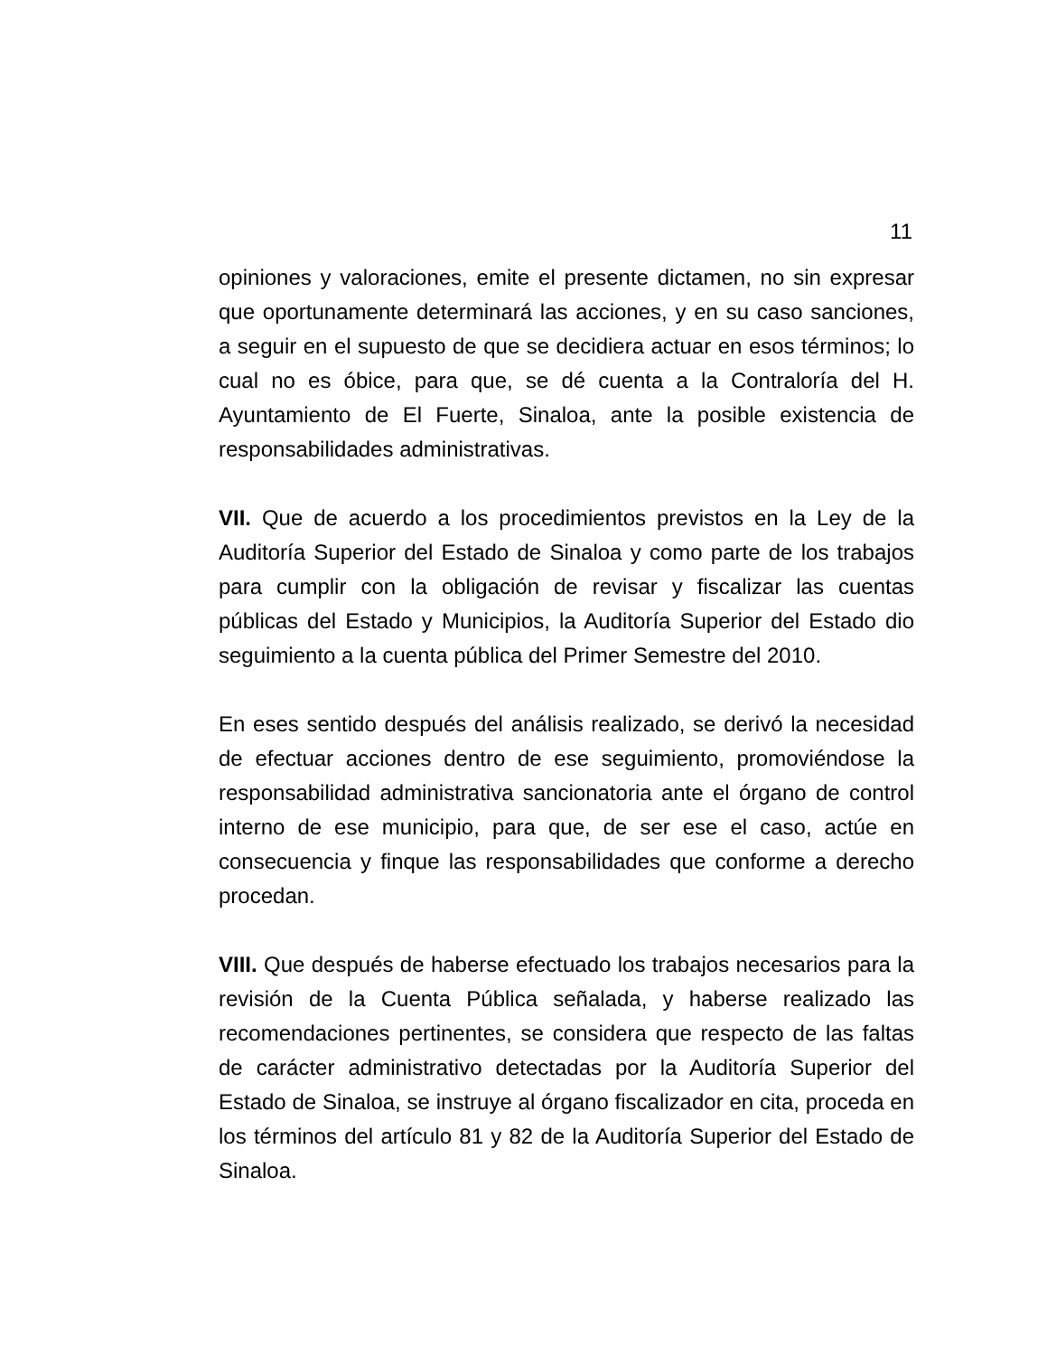11
opiniones y valoraciones, emite el presente dictamen, no sin expresar que oportunamente determinará las acciones, y en su caso sanciones, a seguir en el supuesto de que se decidiera actuar en esos términos; lo cual no es óbice, para que, se dé cuenta a la Contraloría del H. Ayuntamiento de El Fuerte, Sinaloa, ante la posible existencia de responsabilidades administrativas.
VII. Que de acuerdo a los procedimientos previstos en la Ley de la Auditoría Superior del Estado de Sinaloa y como parte de los trabajos para cumplir con la obligación de revisar y fiscalizar las cuentas públicas del Estado y Municipios, la Auditoría Superior del Estado dio seguimiento a la cuenta pública del Primer Semestre del 2010.
En eses sentido después del análisis realizado, se derivó la necesidad de efectuar acciones dentro de ese seguimiento, promoviéndose la responsabilidad administrativa sancionatoria ante el órgano de control interno de ese municipio, para que, de ser ese el caso, actúe en consecuencia y finque las responsabilidades que conforme a derecho procedan.
VIII. Que después de haberse efectuado los trabajos necesarios para la revisión de la Cuenta Pública señalada, y haberse realizado las recomendaciones pertinentes, se considera que respecto de las faltas de carácter administrativo detectadas por la Auditoría Superior del Estado de Sinaloa, se instruye al órgano fiscalizador en cita, proceda en los términos del artículo 81 y 82 de la Auditoría Superior del Estado de Sinaloa.